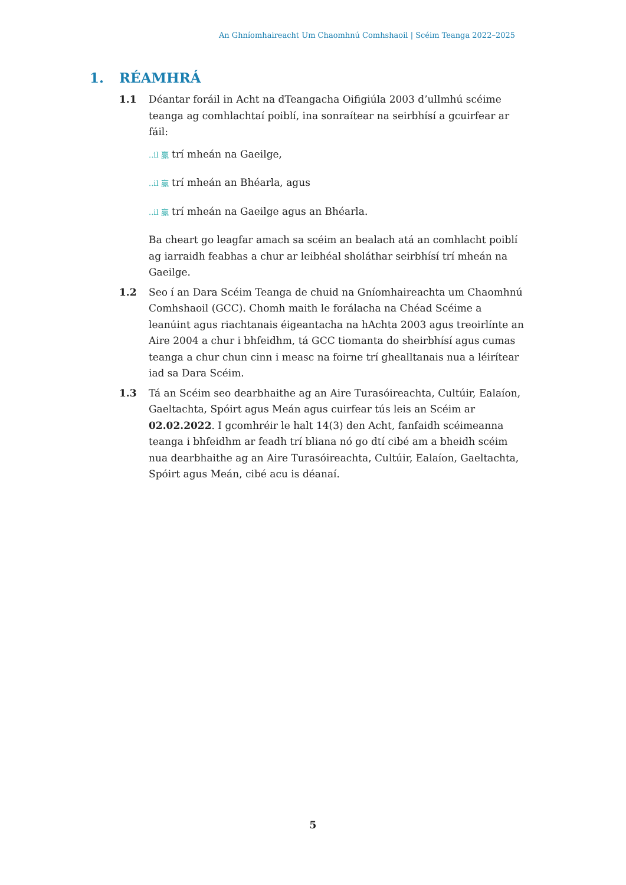An Ghníomhaireacht Um Chaomhnú Comhshaoil | Scéim Teanga 2022–2025
1. RÉAMHRÁ
1.1 Déantar foráil in Acht na dTeangacha Oifigiúla 2003 d’ullmhú scéime teanga ag comhlachtaí poiblí, ina sonraítear na seirbhísí a gcuirfear ar fáil:
..il 鸁 trí mheán na Gaeilge,
..il 鸁 trí mheán an Bhéarla, agus
..il 鸁 trí mheán na Gaeilge agus an Bhéarla.
Ba cheart go leagfar amach sa scéim an bealach atá an comhlacht poiblí ag iarraidh feabhas a chur ar leibhéal sholáthar seirbhísí trí mheán na Gaeilge.
1.2 Seo í an Dara Scéim Teanga de chuid na Gníomhaireachta um Chaomhnú Comhshaoil (GCC). Chomh maith le forálacha na Chéad Scéime a leanúint agus riachtanais éigeantacha na hAchta 2003 agus treoirlínte an Aire 2004 a chur i bhfeidhm, tá GCC tiomanta do sheirbhísí agus cumas teanga a chur chun cinn i measc na foirne trí ghealltanais nua a léirítear iad sa Dara Scéim.
1.3 Tá an Scéim seo dearbhaithe ag an Aire Turasóireachta, Cultúir, Ealaíon, Gaeltachta, Spóirt agus Meán agus cuirfear tús leis an Scéim ar 02.02.2022. I gcomhréir le halt 14(3) den Acht, fanfaidh scéimeanna teanga i bhfeidhm ar feadh trí bliana nó go dtí cibé am a bheidh scéim nua dearbhaithe ag an Aire Turasóireachta, Cultúir, Ealaíon, Gaeltachta, Spóirt agus Meán, cibé acu is déanaí.
5